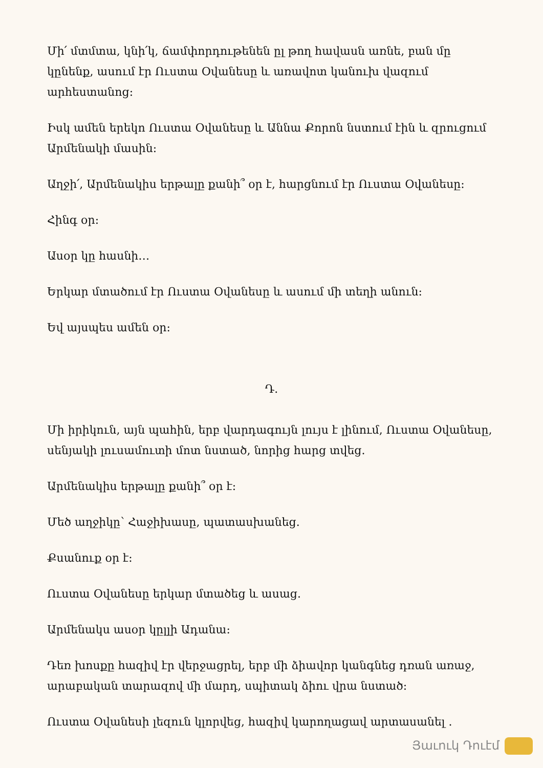Մի՛ մտմտա, կնի՛կ, ճամփորդութենեն ըլ թող հավասն առնե, բան մը կընենք, ասում էր Ուստա Օվանեսը և առավոտ կանուխ վազում արհեստանոց:
Իսկ ամեն երեկո Ուստա Օվանեսը և Աննա Քորոն նստում էին և զրուցում Արմենակի մասին:
Աղջի՛, Արմենակիս երթալը քանի՞ օր է, հարցնում էր Ուստա Օվանեսը:
Հինգ օր:
Ասօր կը հասնի…
Երկար մտածում էր Ուստա Օվանեսը և ասում մի տեղի անուն:
Եվ այսպես ամեն օր:
Դ.
Մի իրիկուն, այն պահին, երբ վարդագույն լույս է լինում, Ուստա Օվանեսը, սենյակի լուսամուտի մոտ նստած, նորից հարց տվեց.
Արմենակիս երթալը քանի՞ օր է:
Մեծ աղջիկը՝ Հաջիխասը, պատասխանեց.
Քսանուք օր է:
Ուստա Օվանեսը երկար մտածեց և ասաց.
Արմենակս ասօր կըլլի Ադանա:
Դեռ խոսքը հազիվ էր վերջացրել, երբ մի ձիավոր կանգնեց դռան առաջ, արաբական տարազով մի մարդ, սպիտակ ձիու վրա նստած:
Ուստա Օվանեսի լեզուն կլորվեց, հազիվ կարողացավ արտասանել .
Յաւուկ Դուէմ